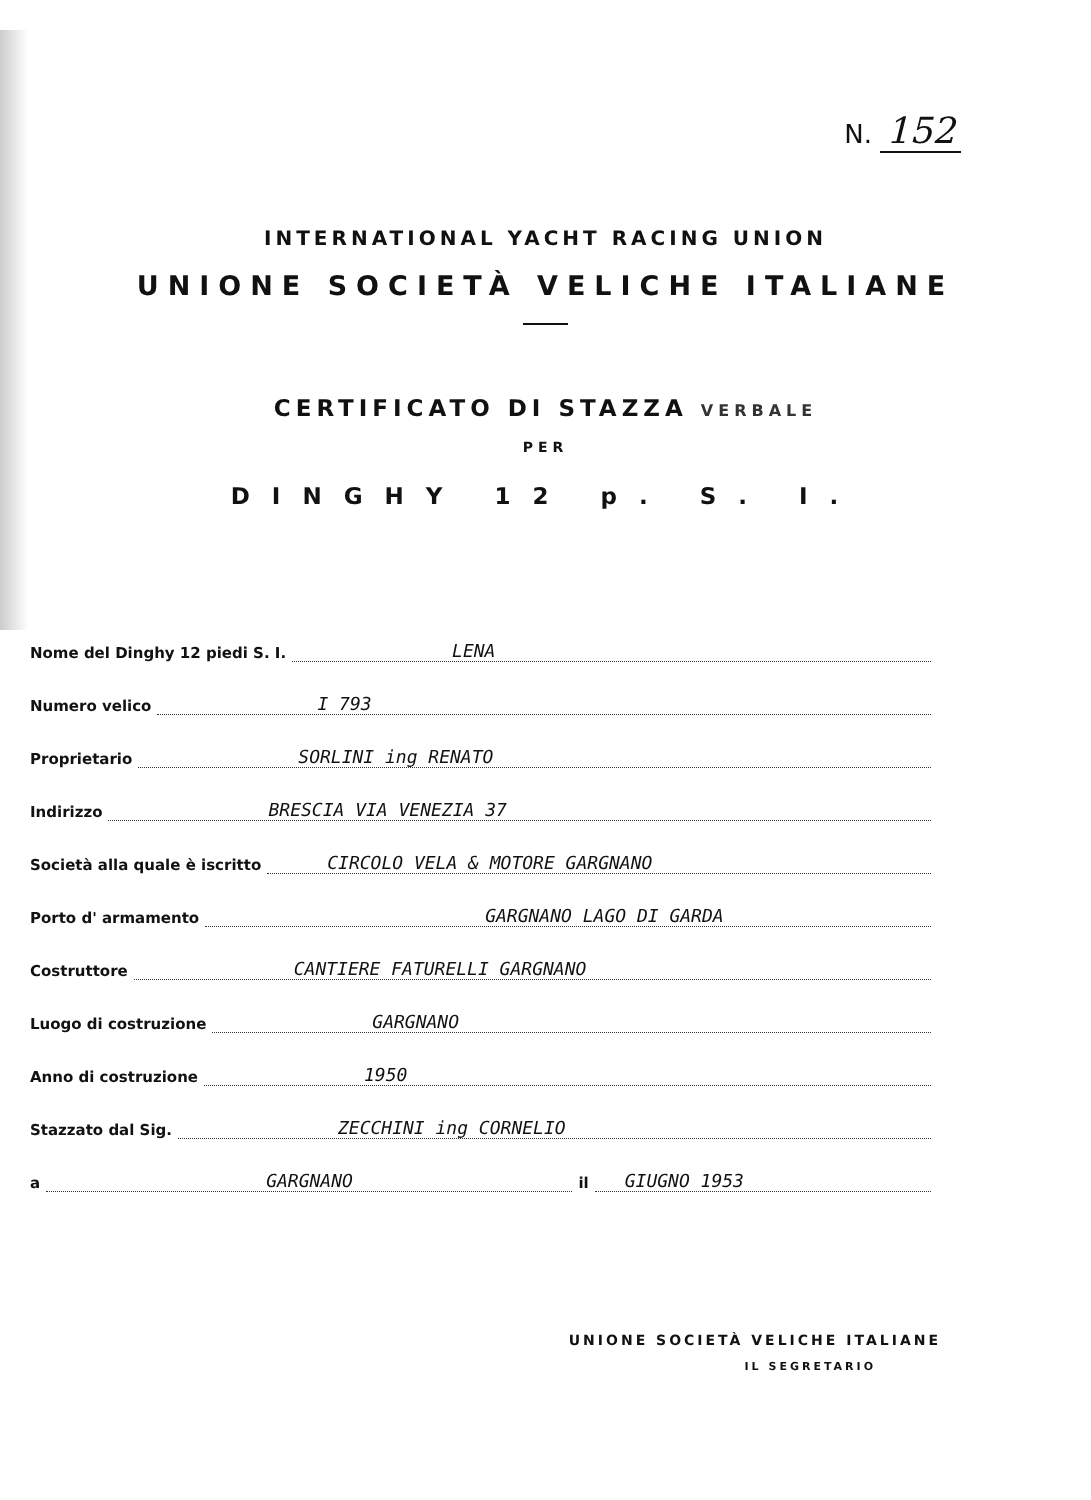N. 152
INTERNATIONAL YACHT RACING UNION
UNIONE SOCIETÀ VELICHE ITALIANE
CERTIFICATO DI STAZZA VERBALE
PER
DINGHY 12 p. S. I.
Nome del Dinghy 12 piedi S. I. LENA
Numero velico I 793
Proprietario SORLINI ing RENATO
Indirizzo BRESCIA VIA VENEZIA 37
Società alla quale è iscritto CIRCOLO VELA & MOTORE GARGNANO
Porto d' armamento GARGNANO LAGO DI GARDA
Costruttore CANTIERE FATURELLI GARGNANO
Luogo di costruzione GARGNANO
Anno di costruzione 1950
Stazzato dal Sig. ZECCHINI ing CORNELIO
a GARGNANO il GIUGNO 1953
UNIONE SOCIETÀ VELICHE ITALIANE
IL SEGRETARIO